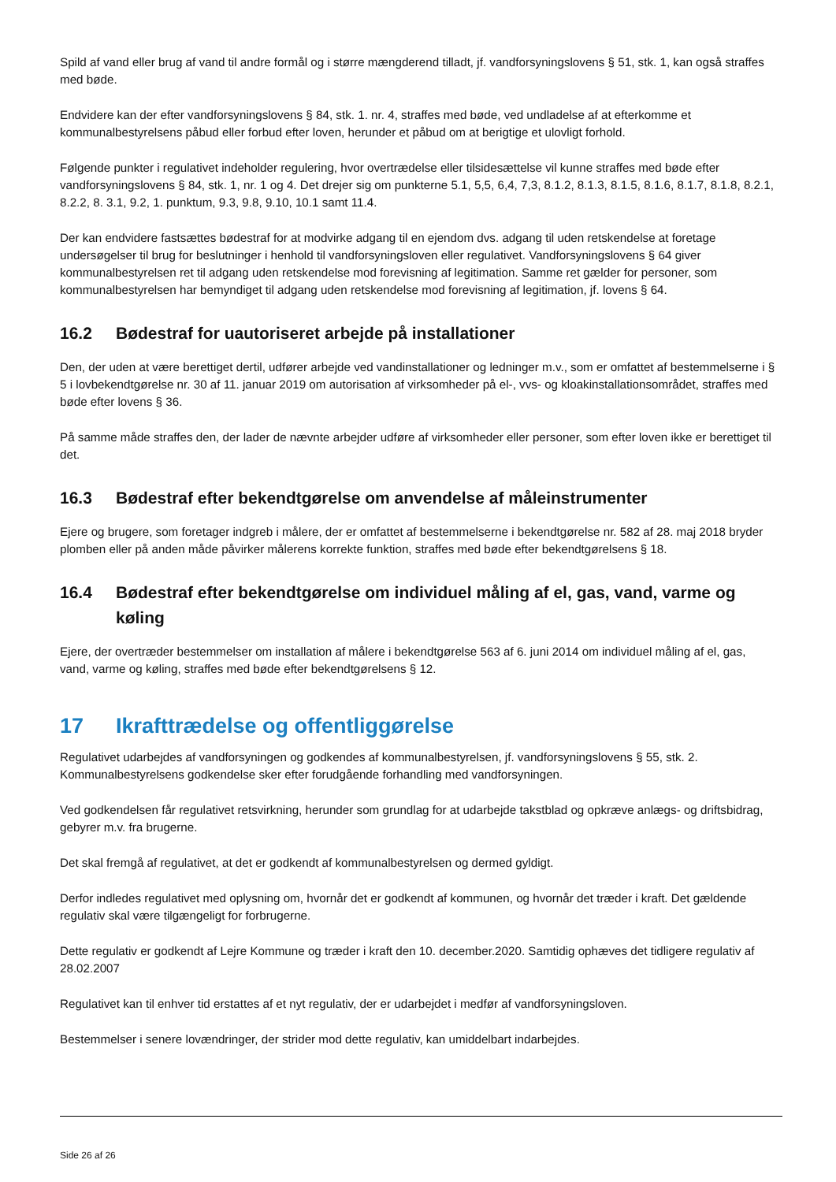Spild af vand eller brug af vand til andre formål og i større mængderend tilladt, jf. vandforsyningslovens § 51, stk. 1, kan også straffes med bøde.
Endvidere kan der efter vandforsyningslovens § 84, stk. 1. nr. 4, straffes med bøde, ved undladelse af at efterkomme et kommunalbestyrelsens påbud eller forbud efter loven, herunder et påbud om at berigtige et ulovligt forhold.
Følgende punkter i regulativet indeholder regulering, hvor overtrædelse eller tilsidesættelse vil kunne straffes med bøde efter vandforsyningslovens § 84, stk. 1, nr. 1 og 4. Det drejer sig om punkterne 5.1, 5,5, 6,4, 7,3, 8.1.2, 8.1.3, 8.1.5, 8.1.6, 8.1.7, 8.1.8, 8.2.1, 8.2.2, 8. 3.1, 9.2, 1. punktum, 9.3, 9.8, 9.10, 10.1 samt 11.4.
Der kan endvidere fastsættes bødestraf for at modvirke adgang til en ejendom dvs. adgang til uden retskendelse at foretage undersøgelser til brug for beslutninger i henhold til vandforsyningsloven eller regulativet. Vandforsyningslovens § 64 giver kommunalbestyrelsen ret til adgang uden retskendelse mod forevisning af legitimation. Samme ret gælder for personer, som kommunalbestyrelsen har bemyndiget til adgang uden retskendelse mod forevisning af legitimation, jf. lovens § 64.
16.2 Bødestraf for uautoriseret arbejde på installationer
Den, der uden at være berettiget dertil, udfører arbejde ved vandinstallationer og ledninger m.v., som er omfattet af bestemmelserne i § 5 i lovbekendtgørelse nr. 30 af 11. januar 2019 om autorisation af virksomheder på el-, vvs- og kloakinstallationsområdet, straffes med bøde efter lovens § 36.
På samme måde straffes den, der lader de nævnte arbejder udføre af virksomheder eller personer, som efter loven ikke er berettiget til det.
16.3 Bødestraf efter bekendtgørelse om anvendelse af måleinstrumenter
Ejere og brugere, som foretager indgreb i målere, der er omfattet af bestemmelserne i bekendtgørelse nr. 582 af 28. maj 2018 bryder plomben eller på anden måde påvirker målerens korrekte funktion, straffes med bøde efter bekendtgørelsens § 18.
16.4 Bødestraf efter bekendtgørelse om individuel måling af el, gas, vand, varme og køling
Ejere, der overtræder bestemmelser om installation af målere i bekendtgørelse 563 af 6. juni 2014 om individuel måling af el, gas, vand, varme og køling, straffes med bøde efter bekendtgørelsens § 12.
17 Ikrafttrædelse og offentliggørelse
Regulativet udarbejdes af vandforsyningen og godkendes af kommunalbestyrelsen, jf. vandforsyningslovens § 55, stk. 2. Kommunalbestyrelsens godkendelse sker efter forudgående forhandling med vandforsyningen.
Ved godkendelsen får regulativet retsvirkning, herunder som grundlag for at udarbejde takstblad og opkræve anlægs- og driftsbidrag, gebyrer m.v. fra brugerne.
Det skal fremgå af regulativet, at det er godkendt af kommunalbestyrelsen og dermed gyldigt.
Derfor indledes regulativet med oplysning om, hvornår det er godkendt af kommunen, og hvornår det træder i kraft. Det gældende regulativ skal være tilgængeligt for forbrugerne.
Dette regulativ er godkendt af Lejre Kommune og træder i kraft den 10. december.2020. Samtidig ophæves det tidligere regulativ af 28.02.2007
Regulativet kan til enhver tid erstattes af et nyt regulativ, der er udarbejdet i medfør af vandforsyningsloven.
Bestemmelser i senere lovændringer, der strider mod dette regulativ, kan umiddelbart indarbejdes.
Side 26 af 26